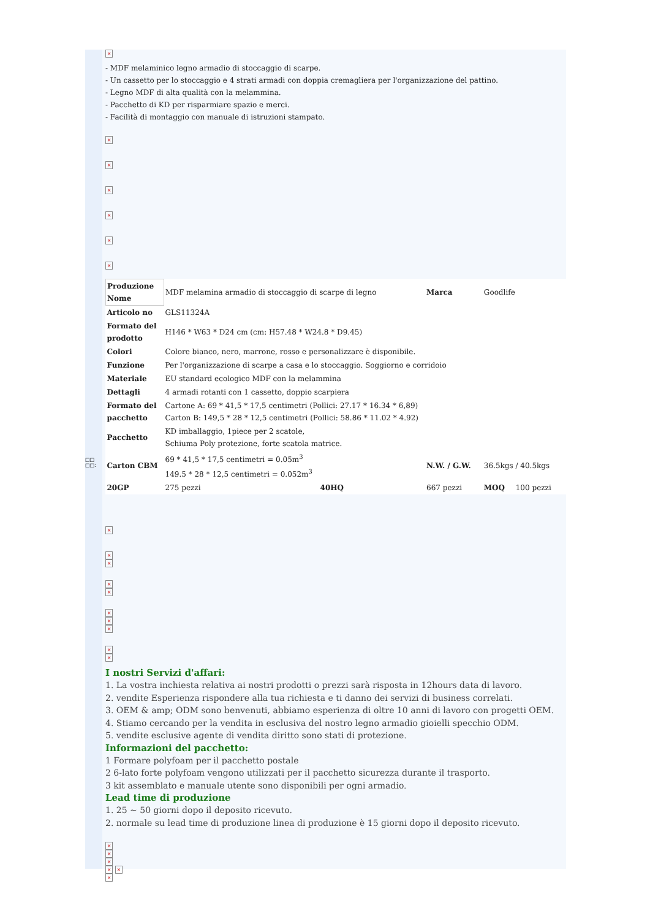□□ □□:
×
- MDF melaminico legno armadio di stoccaggio di scarpe.
- Un cassetto per lo stoccaggio e 4 strati armadi con doppia cremagliera per l'organizzazione del pattino.
- Legno MDF di alta qualità con la melammina.
- Pacchetto di KD per risparmiare spazio e merci.
- Facilità di montaggio con manuale di istruzioni stampato.
×
×
×
×
×
×
| Produzione Nome | MDF melamina armadio di stoccaggio di scarpe di legno | | Marca | Goodlife | |
| Articolo no | GLS11324A | | | | |
| Formato del prodotto | H146 * W63 * D24 cm (cm: H57.48 * W24.8 * D9.45) | | | | |
| Colori | Colore bianco, nero, marrone, rosso e personalizzare è disponibile. | | | | |
| Funzione | Per l'organizzazione di scarpe a casa e lo stoccaggio. Soggiorno e corridoio | | | | |
| Materiale | EU standard ecologico MDF con la melammina | | | | |
| Dettagli | 4 armadi rotanti con 1 cassetto, doppio scarpiera | | | | |
| Formato del pacchetto | Cartone A: 69 * 41,5 * 17,5 centimetri (Pollici: 27.17 * 16.34 * 6,89) Carton B: 149,5 * 28 * 12,5 centimetri (Pollici: 58.86 * 11.02 * 4.92) | | | | |
| Pacchetto | KD imballaggio, 1piece per 2 scatole, Schiuma Poly protezione, forte scatola matrice. | | | | |
| Carton CBM | 69 * 41,5 * 17,5 centimetri = 0.05m<sup>3</sup> 149.5 * 28 * 12,5 centimetri = 0.052m<sup>3</sup> | | N.W. / G.W. | 36.5kgs / 40.5kgs | |
| 20GP | 275 pezzi | 40HQ | 667 pezzi | MOQ | 100 pezzi |
×
×
×
×
×
×
×
×
×
×
I nostri Servizi d'affari:
1. La vostra inchiesta relativa ai nostri prodotti o prezzi sarà risposta in 12hours data di lavoro.
2. vendite Esperienza rispondere alla tua richiesta e ti danno dei servizi di business correlati.
3. OEM & amp; ODM sono benvenuti, abbiamo esperienza di oltre 10 anni di lavoro con progetti OEM.
4. Stiamo cercando per la vendita in esclusiva del nostro legno armadio gioielli specchio ODM.
5. vendite esclusive agente di vendita diritto sono stati di protezione.
Informazioni del pacchetto:
1 Formare polyfoam per il pacchetto postale
2 6-lato forte polyfoam vengono utilizzati per il pacchetto sicurezza durante il trasporto.
3 kit assemblato e manuale utente sono disponibili per ogni armadio.
Lead time di produzione
1. 25 ~ 50 giorni dopo il deposito ricevuto.
2. normale su lead time di produzione linea di produzione è 15 giorni dopo il deposito ricevuto.
×
×
×
× ×
×